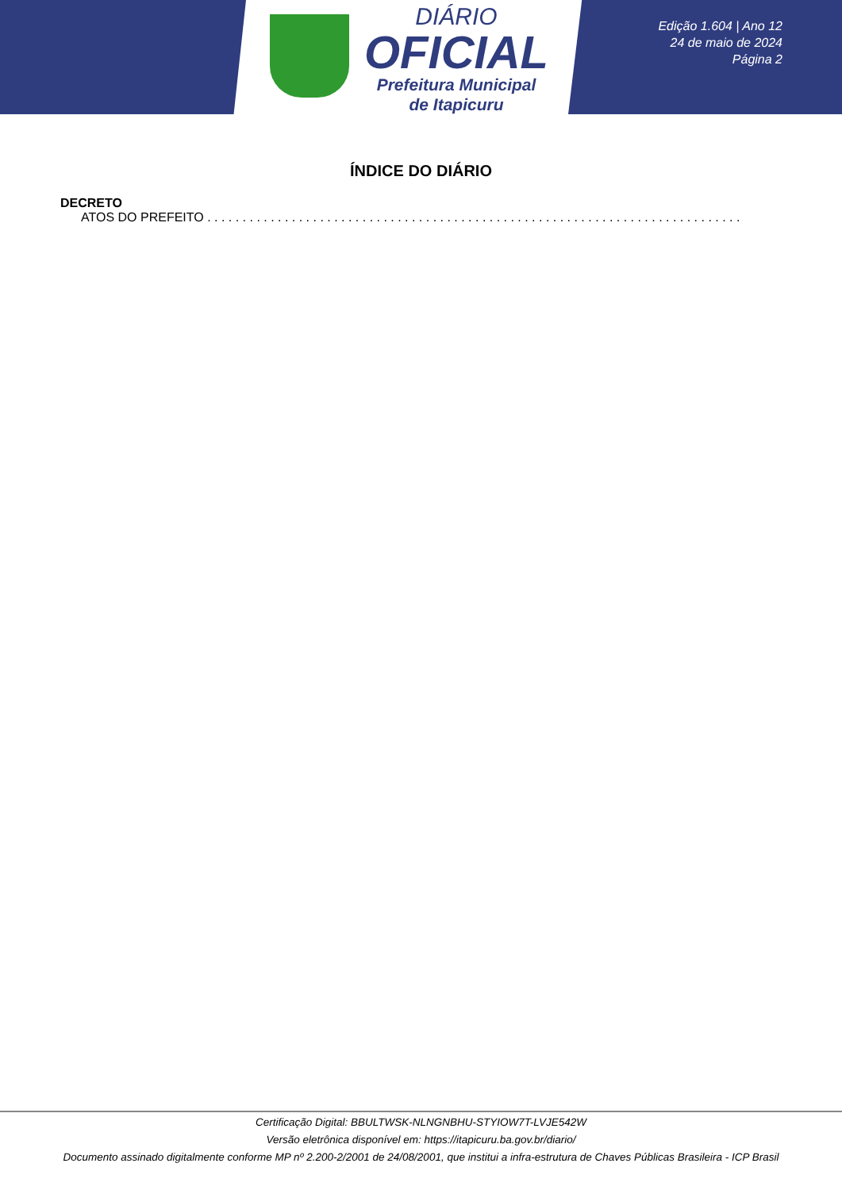DIÁRIO
OFICIAL
Prefeitura Municipal
de Itapicuru
Edição 1.604 | Ano 12
24 de maio de 2024
Página 2
ÍNDICE DO DIÁRIO
DECRETO
ATOS DO PREFEITO . . . . . . . . . . . . . . . . . . . . . . . . . . . . . . . . . . . . . . . . . . . . . . . . . . . . . . . . . . . . . . . . . . . . . . . . . . . . . . . . . . . . . . . . . . . . . . . . . . . . . . . . . . .
Certificação Digital: BBULTWSK-NLNGNBHU-STYIOW7T-LVJE542W
Versão eletrônica disponível em: https://itapicuru.ba.gov.br/diario/
Documento assinado digitalmente conforme MP nº 2.200-2/2001 de 24/08/2001, que institui a infra-estrutura de Chaves Públicas Brasileira - ICP Brasil